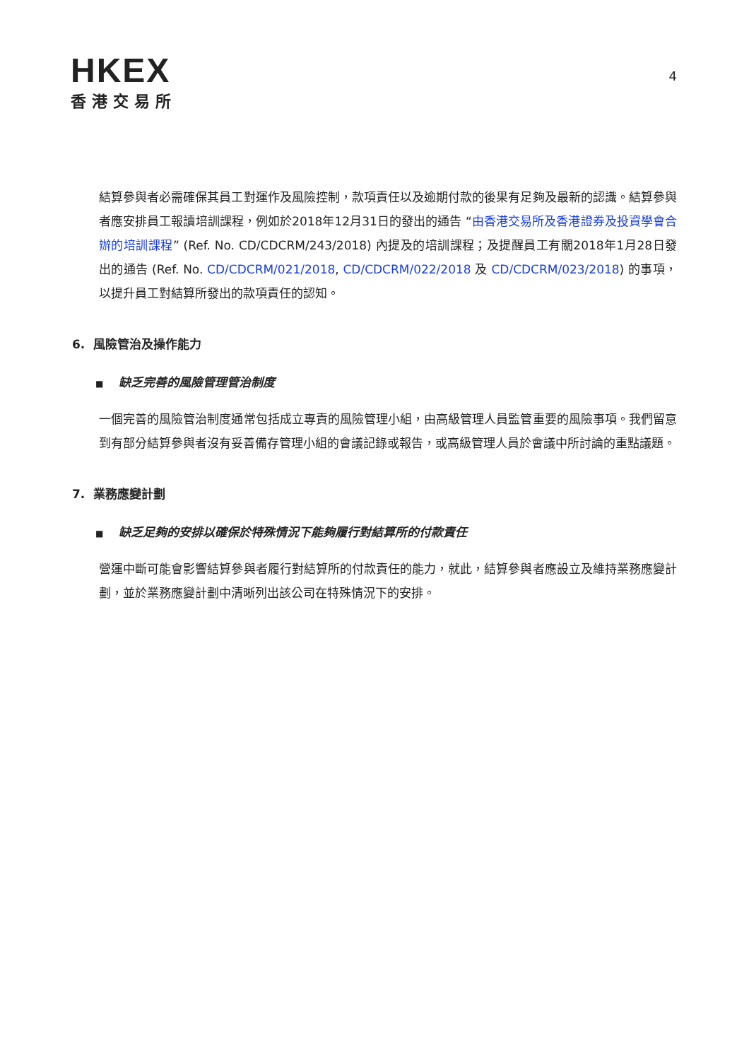HKEX
香港交易所
4
結算參與者必需確保其員工對運作及風險控制，款項責任以及逾期付款的後果有足夠及最新的認識。結算參與者應安排員工報讀培訓課程，例如於2018年12月31日的發出的通告 “由香港交易所及香港證券及投資學會合辦的培訓課程” (Ref. No. CD/CDCRM/243/2018) 內提及的培訓課程；及提醒員工有關2018年1月28日發出的通告 (Ref. No. CD/CDCRM/021/2018, CD/CDCRM/022/2018 及 CD/CDCRM/023/2018) 的事項，以提升員工對結算所發出的款項責任的認知。
6. 風險管治及操作能力
■ 缺乏完善的風險管理管治制度
一個完善的風險管治制度通常包括成立專責的風險管理小組，由高級管理人員監管重要的風險事項。我們留意到有部分結算參與者沒有妥善備存管理小組的會議記錄或報告，或高級管理人員於會議中所討論的重點議題。
7. 業務應變計劃
■ 缺乏足夠的安排以確保於特殊情況下能夠履行對結算所的付款責任
營運中斷可能會影響結算參與者履行對結算所的付款責任的能力，就此，結算參與者應設立及維持業務應變計劃，並於業務應變計劃中清晰列出該公司在特殊情況下的安排。